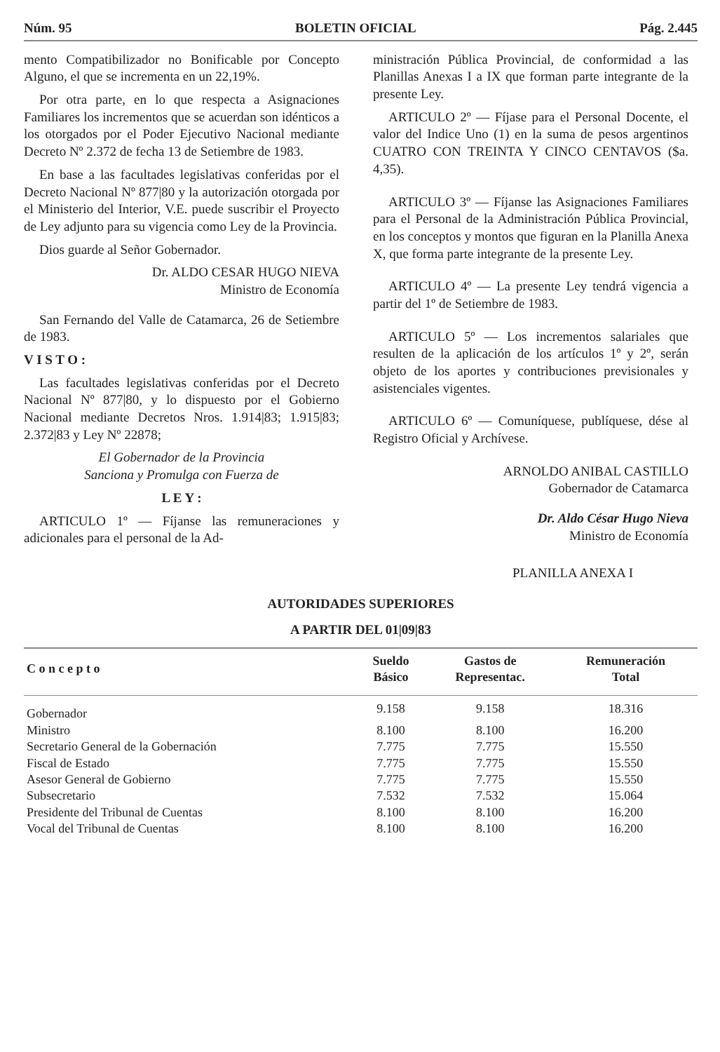Núm. 95 BOLETIN OFICIAL Pág. 2.445
mento Compatibilizador no Bonificable por Concepto Alguno, el que se incrementa en un 22,19%.
Por otra parte, en lo que respecta a Asignaciones Familiares los incrementos que se acuerdan son idénticos a los otorgados por el Poder Ejecutivo Nacional mediante Decreto Nº 2.372 de fecha 13 de Setiembre de 1983.
En base a las facultades legislativas conferidas por el Decreto Nacional Nº 877|80 y la autorización otorgada por el Ministerio del Interior, V.E. puede suscribir el Proyecto de Ley adjunto para su vigencia como Ley de la Provincia.
Dios guarde al Señor Gobernador.
Dr. ALDO CESAR HUGO NIEVA
Ministro de Economía
San Fernando del Valle de Catamarca, 26 de Setiembre de 1983.
V I S T O :
Las facultades legislativas conferidas por el Decreto Nacional Nº 877|80, y lo dispuesto por el Gobierno Nacional mediante Decretos Nros. 1.914|83; 1.915|83; 2.372|83 y Ley Nº 22878;
El Gobernador de la Provincia
Sanciona y Promulga con Fuerza de
L E Y :
ARTICULO 1º — Fíjanse las remuneraciones y adicionales para el personal de la Ad-
ministración Pública Provincial, de conformidad a las Planillas Anexas I a IX que forman parte integrante de la presente Ley.
ARTICULO 2º — Fíjase para el Personal Docente, el valor del Indice Uno (1) en la suma de pesos argentinos CUATRO CON TREINTA Y CINCO CENTAVOS ($a. 4,35).
ARTICULO 3º — Fíjanse las Asignaciones Familiares para el Personal de la Administración Pública Provincial, en los conceptos y montos que figuran en la Planilla Anexa X, que forma parte integrante de la presente Ley.
ARTICULO 4º — La presente Ley tendrá vigencia a partir del 1º de Setiembre de 1983.
ARTICULO 5º — Los incrementos salariales que resulten de la aplicación de los artículos 1º y 2º, serán objeto de los aportes y contribuciones previsionales y asistenciales vigentes.
ARTICULO 6º — Comuníquese, publíquese, dése al Registro Oficial y Archívese.
ARNOLDO ANIBAL CASTILLO
Gobernador de Catamarca
Dr. Aldo César Hugo Nieva
Ministro de Economía
PLANILLA ANEXA I
AUTORIDADES SUPERIORES
A PARTIR DEL 01|09|83
| C o n c e p t o | Sueldo Básico | Gastos de Representac. | Remuneración Total |
| --- | --- | --- | --- |
| Gobernador | 9.158 | 9.158 | 18.316 |
| Ministro | 8.100 | 8.100 | 16.200 |
| Secretario General de la Gobernación | 7.775 | 7.775 | 15.550 |
| Fiscal de Estado | 7.775 | 7.775 | 15.550 |
| Asesor General de Gobierno | 7.775 | 7.775 | 15.550 |
| Subsecretario | 7.532 | 7.532 | 15.064 |
| Presidente del Tribunal de Cuentas | 8.100 | 8.100 | 16.200 |
| Vocal del Tribunal de Cuentas | 8.100 | 8.100 | 16.200 |